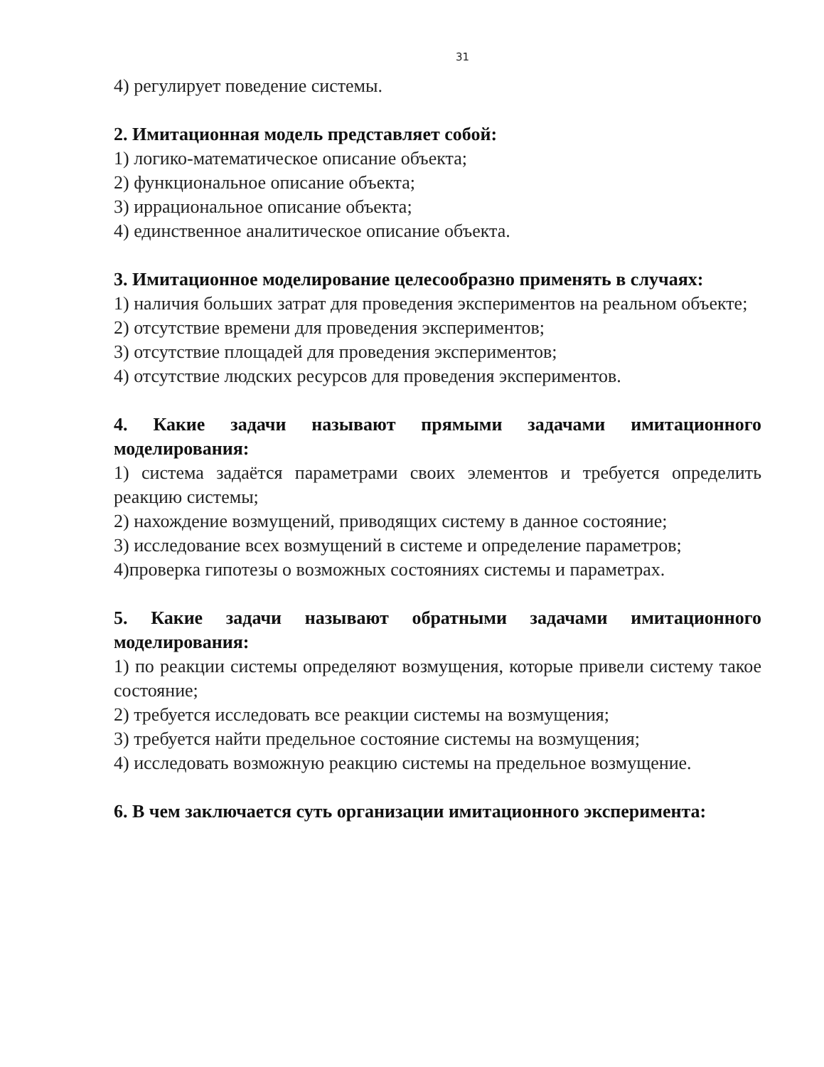31
4) регулирует поведение системы.
2. Имитационная модель представляет собой:
1) логико-математическое описание объекта;
2) функциональное описание объекта;
3) иррациональное описание объекта;
4) единственное аналитическое описание объекта.
3. Имитационное моделирование целесообразно применять в случаях:
1) наличия больших затрат для проведения экспериментов на реальном объекте;
2) отсутствие времени для проведения экспериментов;
3) отсутствие площадей для проведения экспериментов;
4) отсутствие людских ресурсов для проведения экспериментов.
4. Какие задачи называют прямыми задачами имитационного моделирования:
1) система задаётся параметрами своих элементов и требуется определить реакцию системы;
2) нахождение возмущений, приводящих систему в данное состояние;
3) исследование всех возмущений в системе и определение параметров;
4)проверка гипотезы о возможных состояниях системы и параметрах.
5. Какие задачи называют обратными задачами имитационного моделирования:
1) по реакции системы определяют возмущения, которые привели систему такое состояние;
2) требуется исследовать все реакции системы на возмущения;
3) требуется найти предельное состояние системы на возмущения;
4) исследовать возможную реакцию системы на предельное возмущение.
6. В чем заключается суть организации имитационного эксперимента: